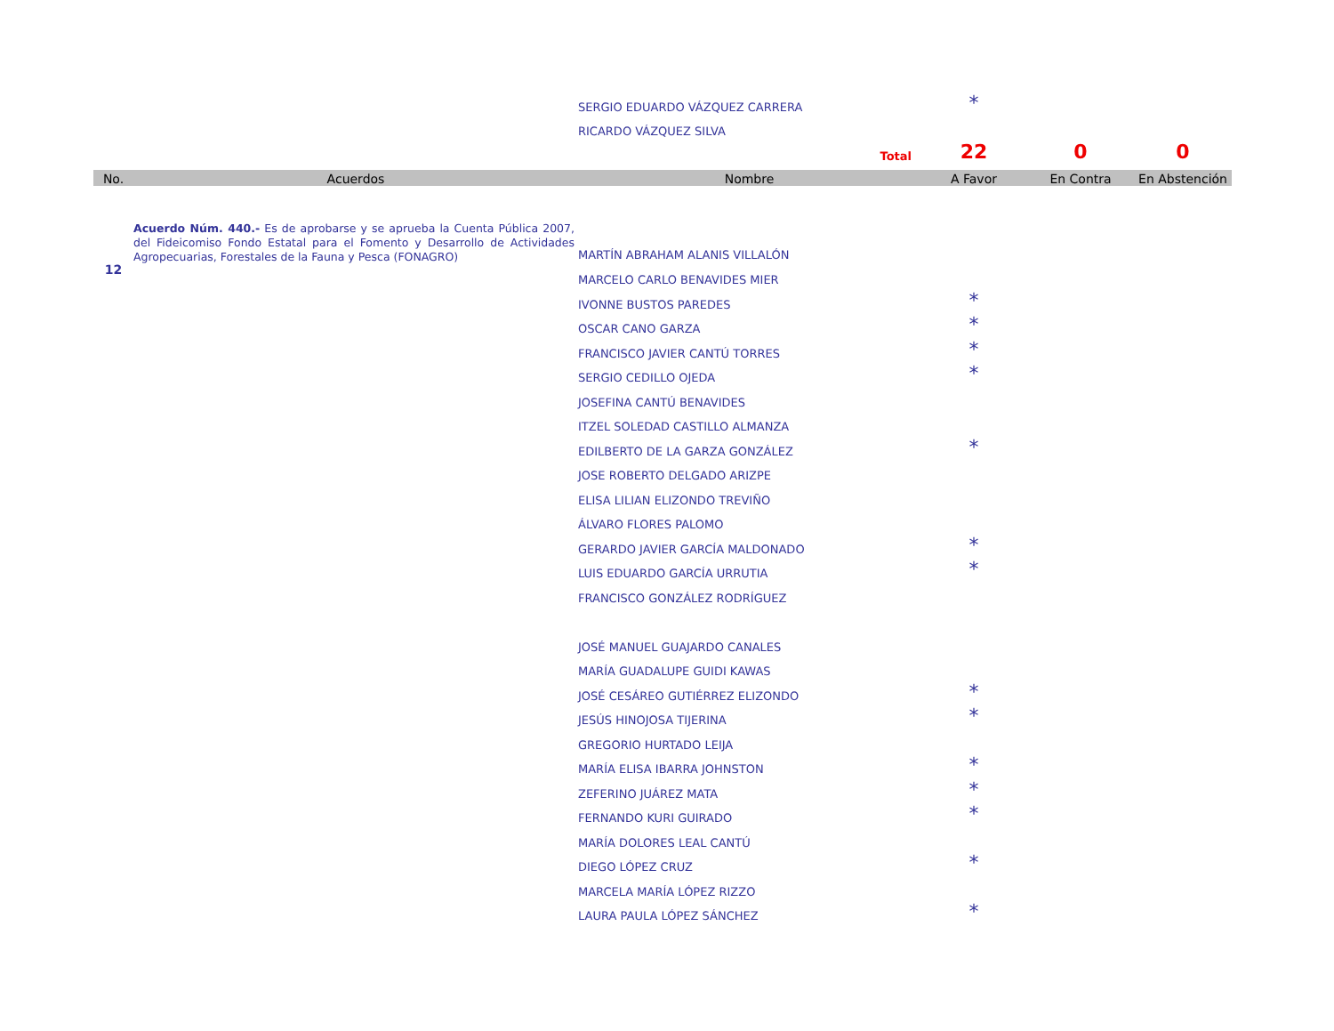| | | SERGIO EDUARDO VÁZQUEZ CARRERA | * | | |
| | | RICARDO VÁZQUEZ SILVA | | | |
| | | Total | 22 | 0 | 0 |
| No. | Acuerdos | Nombre | A Favor | En Contra | En Abstención |
| 12 | Acuerdo Núm. 440.- Es de aprobarse y se aprueba la Cuenta Pública 2007, del Fideicomiso Fondo Estatal para el Fomento y Desarrollo de Actividades Agropecuarias, Forestales de la Fauna y Pesca (FONAGRO) | MARTÍN ABRAHAM ALANIS VILLALÓN | | | |
| | | MARCELO CARLO BENAVIDES MIER | | | |
| | | IVONNE BUSTOS PAREDES | * | | |
| | | OSCAR CANO GARZA | * | | |
| | | FRANCISCO JAVIER CANTÚ TORRES | * | | |
| | | SERGIO CEDILLO OJEDA | * | | |
| | | JOSEFINA CANTÚ BENAVIDES | | | |
| | | ITZEL SOLEDAD CASTILLO ALMANZA | | | |
| | | EDILBERTO DE LA GARZA GONZÁLEZ | * | | |
| | | JOSE ROBERTO DELGADO ARIZPE | | | |
| | | ELISA LILIAN ELIZONDO TREVIÑO | | | |
| | | ÁLVARO FLORES PALOMO | | | |
| | | GERARDO JAVIER GARCÍA MALDONADO | * | | |
| | | LUIS EDUARDO GARCÍA URRUTIA | * | | |
| | | FRANCISCO GONZÁLEZ RODRÍGUEZ | | | |
| | | JOSÉ MANUEL GUAJARDO CANALES | | | |
| | | MARÍA GUADALUPE GUIDI KAWAS | | | |
| | | JOSÉ CESÁREO GUTIÉRREZ ELIZONDO | * | | |
| | | JESÚS HINOJOSA TIJERINA | * | | |
| | | GREGORIO HURTADO LEIJA | | | |
| | | MARÍA ELISA IBARRA JOHNSTON | * | | |
| | | ZEFERINO JUÁREZ MATA | * | | |
| | | FERNANDO KURI GUIRADO | * | | |
| | | MARÍA DOLORES LEAL CANTÚ | | | |
| | | DIEGO LÓPEZ CRUZ | * | | |
| | | MARCELA MARÍA LÓPEZ RIZZO | | | |
| | | LAURA PAULA LÓPEZ SÁNCHEZ | * | | |